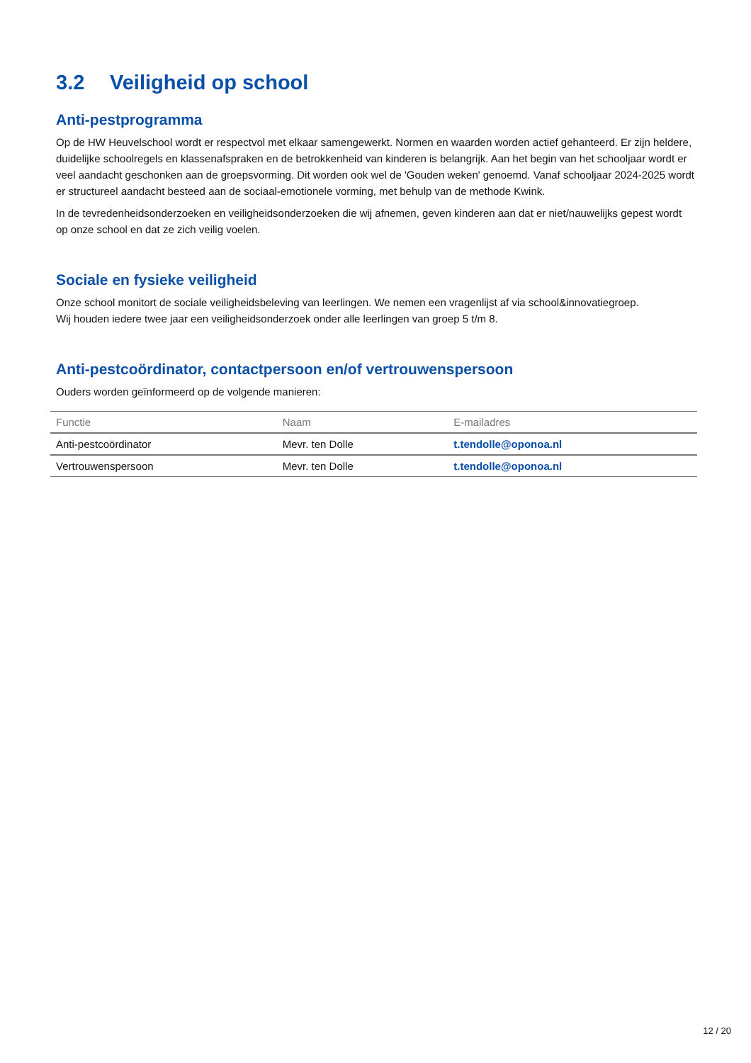3.2 Veiligheid op school
Anti-pestprogramma
Op de HW Heuvelschool wordt er respectvol met elkaar samengewerkt. Normen en waarden worden actief gehanteerd. Er zijn heldere, duidelijke schoolregels en klassenafspraken en de betrokkenheid van kinderen is belangrijk. Aan het begin van het schooljaar wordt er veel aandacht geschonken aan de groepsvorming. Dit worden ook wel de 'Gouden weken' genoemd. Vanaf schooljaar 2024-2025 wordt er structureel aandacht besteed aan de sociaal-emotionele vorming, met behulp van de methode Kwink.
In de tevredenheidsonderzoeken en veiligheidsonderzoeken die wij afnemen, geven kinderen aan dat er niet/nauwelijks gepest wordt op onze school en dat ze zich veilig voelen.
Sociale en fysieke veiligheid
Onze school monitort de sociale veiligheidsbeleving van leerlingen. We nemen een vragenlijst af via school&innovatiegroep.
Wij houden iedere twee jaar een veiligheidsonderzoek onder alle leerlingen van groep 5 t/m 8.
Anti-pestcoördinator, contactpersoon en/of vertrouwenspersoon
Ouders worden geïnformeerd op de volgende manieren:
| Functie | Naam | E-mailadres |
| --- | --- | --- |
| Anti-pestcoördinator | Mevr. ten Dolle | t.tendolle@oponoa.nl |
| Vertrouwenspersoon | Mevr. ten Dolle | t.tendolle@oponoa.nl |
12 / 20